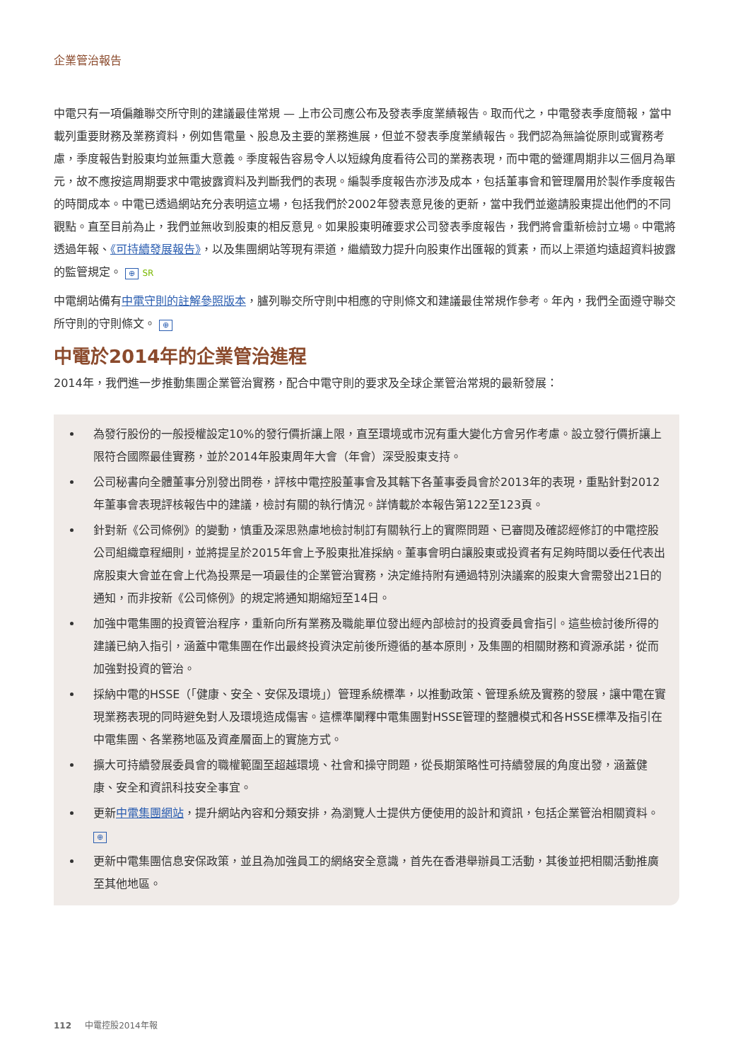企業管治報告
中電只有一項偏離聯交所守則的建議最佳常規 — 上市公司應公布及發表季度業績報告。取而代之，中電發表季度簡報，當中載列重要財務及業務資料，例如售電量、股息及主要的業務進展，但並不發表季度業績報告。我們認為無論從原則或實務考慮，季度報告對股東均並無重大意義。季度報告容易令人以短線角度看待公司的業務表現，而中電的營運周期非以三個月為單元，故不應按這周期要求中電披露資料及判斷我們的表現。編製季度報告亦涉及成本，包括董事會和管理層用於製作季度報告的時間成本。中電已透過網站充分表明這立場，包括我們於2002年發表意見後的更新，當中我們並邀請股東提出他們的不同觀點。直至目前為止，我們並無收到股東的相反意見。如果股東明確要求公司發表季度報告，我們將會重新檢討立場。中電將透過年報、《可持續發展報告》，以及集團網站等現有渠道，繼續致力提升向股東作出匯報的質素，而以上渠道均遠超資料披露的監管規定。 ⊕ SR
中電網站備有中電守則的註解參照版本，臚列聯交所守則中相應的守則條文和建議最佳常規作參考。年內，我們全面遵守聯交所守則的守則條文。 ⊕
中電於2014年的企業管治進程
2014年，我們進一步推動集團企業管治實務，配合中電守則的要求及全球企業管治常規的最新發展：
為發行股份的一般授權設定10%的發行價折讓上限，直至環境或市況有重大變化方會另作考慮。設立發行價折讓上限符合國際最佳實務，並於2014年股東周年大會（年會）深受股東支持。
公司秘書向全體董事分別發出問卷，評核中電控股董事會及其轄下各董事委員會於2013年的表現，重點針對2012年董事會表現評核報告中的建議，檢討有關的執行情況。詳情載於本報告第122至123頁。
針對新《公司條例》的變動，慎重及深思熟慮地檢討制訂有關執行上的實際問題、已審閱及確認經修訂的中電控股公司組織章程細則，並將提呈於2015年會上予股東批准採納。董事會明白讓股東或投資者有足夠時間以委任代表出席股東大會並在會上代為投票是一項最佳的企業管治實務，決定維持附有通過特別決議案的股東大會需發出21日的通知，而非按新《公司條例》的規定將通知期縮短至14日。
加強中電集團的投資管治程序，重新向所有業務及職能單位發出經內部檢討的投資委員會指引。這些檢討後所得的建議已納入指引，涵蓋中電集團在作出最終投資決定前後所遵循的基本原則，及集團的相關財務和資源承諾，從而加強對投資的管治。
採納中電的HSSE（「健康、安全、安保及環境」）管理系統標準，以推動政策、管理系統及實務的發展，讓中電在實現業務表現的同時避免對人及環境造成傷害。這標準闡釋中電集團對HSSE管理的整體模式和各HSSE標準及指引在中電集團、各業務地區及資產層面上的實施方式。
擴大可持續發展委員會的職權範圍至超越環境、社會和操守問題，從長期策略性可持續發展的角度出發，涵蓋健康、安全和資訊科技安全事宜。
更新中電集團網站，提升網站內容和分類安排，為瀏覽人士提供方便使用的設計和資訊，包括企業管治相關資料。 ⊕
更新中電集團信息安保政策，並且為加強員工的網絡安全意識，首先在香港舉辦員工活動，其後並把相關活動推廣至其他地區。
112 中電控股2014年報